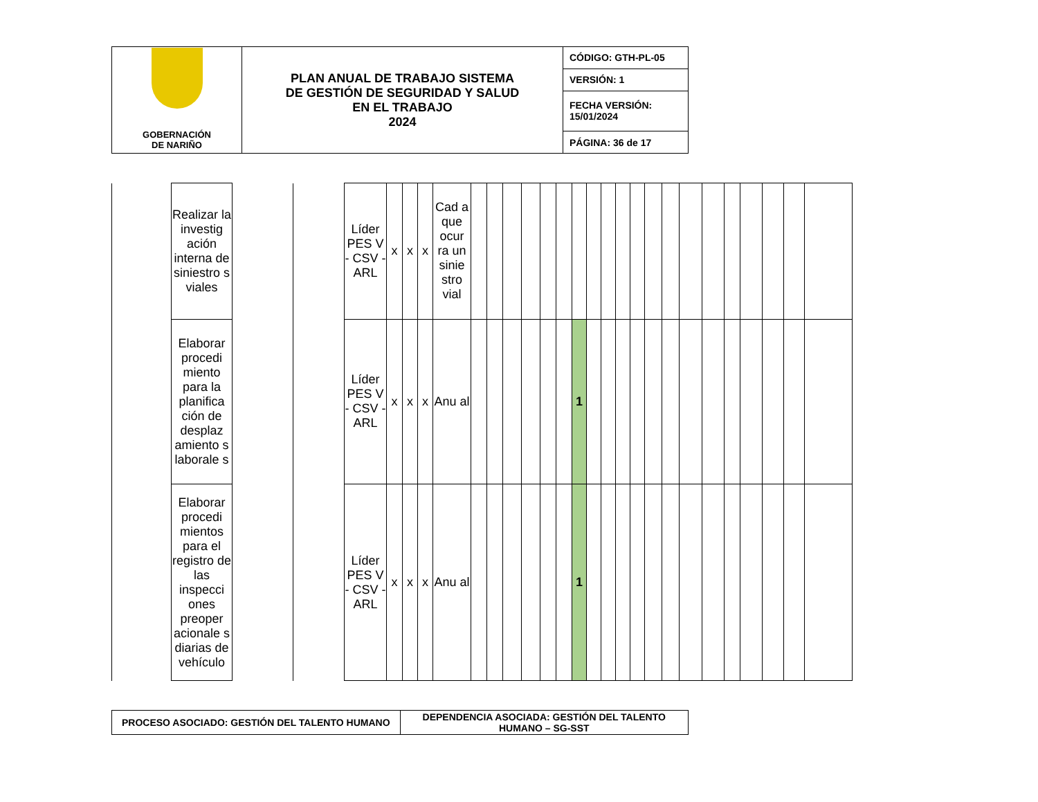| GOBERNACIÓN DE NARIÑO | PLAN ANUAL DE TRABAJO SISTEMA DE GESTIÓN DE SEGURIDAD Y SALUD EN EL TRABAJO 2024 | CÓDIGO: GTH-PL-05 |
| | | VERSIÓN: 1 |
| | | FECHA VERSIÓN: 15/01/2024 |
| | | PÁGINA: 36 de 17 |
| | Realizar la investig ación interna de siniestro s viales | | | Líder PES V - CSV - ARL | x | x | x | Cad a que ocur ra un sinie stro vial | | | | | | | | | | | | | | | | | | | | |
| | Elaborar procedi miento para la planifica ción de desplaz amiento s laborale s | | | Líder PES V - CSV - ARL | x | x | x | Anu al | | | | | | | 1 | | | | | | | | | | | | | |
| | Elaborar procedi mientos para el registro de las inspecci ones preoper acionale s diarias de vehículo | | | Líder PES V - CSV - ARL | x | x | x | Anu al | | | | | | | 1 | | | | | | | | | | | | | |
| PROCESO ASOCIADO: GESTIÓN DEL TALENTO HUMANO | DEPENDENCIA ASOCIADA: GESTIÓN DEL TALENTO HUMANO – SG-SST |